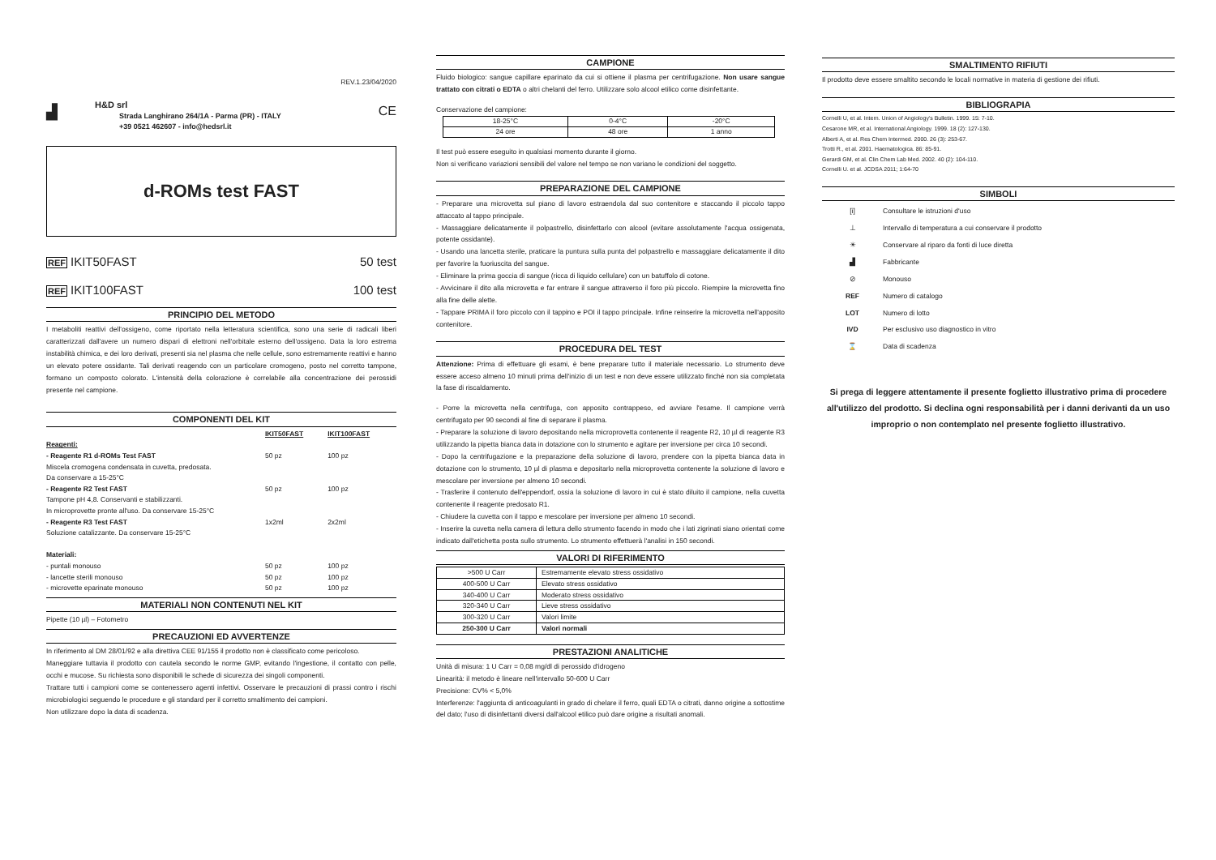REV.1.23/04/2020
▟
H&D srl
Strada Langhirano 264/1A - Parma (PR) - ITALY
+39 0521 462607 - info@hedsrl.it
CE
d-ROMs test FAST
REF IKIT50FAST 50 test
REF IKIT100FAST 100 test
PRINCIPIO DEL METODO
I metaboliti reattivi dell'ossigeno, come riportato nella letteratura scientifica, sono una serie di radicali liberi caratterizzati dall'avere un numero dispari di elettroni nell'orbitale esterno dell'ossigeno. Data la loro estrema instabilità chimica, e dei loro derivati, presenti sia nel plasma che nelle cellule, sono estremamente reattivi e hanno un elevato potere ossidante. Tali derivati reagendo con un particolare cromogeno, posto nel corretto tampone, formano un composto colorato. L'intensità della colorazione è correlabile alla concentrazione dei perossidi presente nel campione.
COMPONENTI DEL KIT
| | IKIT50FAST | IKIT100FAST |
| --- | --- | --- |
| Reagenti: | | |
| - Reagente R1 d-ROMs Test FAST | 50 pz | 100 pz |
| Miscela cromogena condensata in cuvetta, predosata. | | |
| Da conservare a 15-25°C | | |
| - Reagente R2 Test FAST | 50 pz | 100 pz |
| Tampone pH 4,8. Conservanti e stabilizzanti. | | |
| In microprovette pronte all'uso. Da conservare 15-25°C | | |
| - Reagente R3 Test FAST | 1x2ml | 2x2ml |
| Soluzione catalizzante. Da conservare 15-25°C | | |
| Materiali: | | |
| - puntali monouso | 50 pz | 100 pz |
| - lancette sterili monouso | 50 pz | 100 pz |
| - microvette eparinate monouso | 50 pz | 100 pz |
MATERIALI NON CONTENUTI NEL KIT
Pipette (10 µl) – Fotometro
PRECAUZIONI ED AVVERTENZE
In riferimento al DM 28/01/92 e alla direttiva CEE 91/155 il prodotto non è classificato come pericoloso.
Maneggiare tuttavia il prodotto con cautela secondo le norme GMP, evitando l'ingestione, il contatto con pelle, occhi e mucose. Su richiesta sono disponibili le schede di sicurezza dei singoli componenti.
Trattare tutti i campioni come se contenessero agenti infettivi. Osservare le precauzioni di prassi contro i rischi microbiologici seguendo le procedure e gli standard per il corretto smaltimento dei campioni.
Non utilizzare dopo la data di scadenza.
CAMPIONE
Fluido biologico: sangue capillare eparinato da cui si ottiene il plasma per centrifugazione. Non usare sangue trattato con citrati o EDTA o altri chelanti del ferro. Utilizzare solo alcool etilico come disinfettante.
Conservazione del campione:
| 18-25°C | 0-4°C | -20°C |
| 24 ore | 48 ore | 1 anno |
Il test può essere eseguito in qualsiasi momento durante il giorno.
Non si verificano variazioni sensibili del valore nel tempo se non variano le condizioni del soggetto.
PREPARAZIONE DEL CAMPIONE
- Preparare una microvetta sul piano di lavoro estraendola dal suo contenitore e staccando il piccolo tappo attaccato al tappo principale.
- Massaggiare delicatamente il polpastrello, disinfettarlo con alcool (evitare assolutamente l'acqua ossigenata, potente ossidante).
- Usando una lancetta sterile, praticare la puntura sulla punta del polpastrello e massaggiare delicatamente il dito per favorire la fuoriuscita del sangue.
- Eliminare la prima goccia di sangue (ricca di liquido cellulare) con un batuffolo di cotone.
- Avvicinare il dito alla microvetta e far entrare il sangue attraverso il foro più piccolo. Riempire la microvetta fino alla fine delle alette.
- Tappare PRIMA il foro piccolo con il tappino e POI il tappo principale. Infine reinserire la microvetta nell'apposito contenitore.
PROCEDURA DEL TEST
Attenzione: Prima di effettuare gli esami, è bene preparare tutto il materiale necessario. Lo strumento deve essere acceso almeno 10 minuti prima dell'inizio di un test e non deve essere utilizzato finché non sia completata la fase di riscaldamento.
- Porre la microvetta nella centrifuga, con apposito contrappeso, ed avviare l'esame. Il campione verrà centrifugato per 90 secondi al fine di separare il plasma.
- Preparare la soluzione di lavoro depositando nella microprovetta contenente il reagente R2, 10 µl di reagente R3 utilizzando la pipetta bianca data in dotazione con lo strumento e agitare per inversione per circa 10 secondi.
- Dopo la centrifugazione e la preparazione della soluzione di lavoro, prendere con la pipetta bianca data in dotazione con lo strumento, 10 µl di plasma e depositarlo nella microprovetta contenente la soluzione di lavoro e mescolare per inversione per almeno 10 secondi.
- Trasferire il contenuto dell'eppendorf, ossia la soluzione di lavoro in cui è stato diluito il campione, nella cuvetta contenente il reagente predosato R1.
- Chiudere la cuvetta con il tappo e mescolare per inversione per almeno 10 secondi.
- Inserire la cuvetta nella camera di lettura dello strumento facendo in modo che i lati zigrinati siano orientati come indicato dall'etichetta posta sullo strumento. Lo strumento effettuerà l'analisi in 150 secondi.
VALORI DI RIFERIMENTO
| >500 U Carr | Estremamente elevato stress ossidativo |
| 400-500 U Carr | Elevato stress ossidativo |
| 340-400 U Carr | Moderato stress ossidativo |
| 320-340 U Carr | Lieve stress ossidativo |
| 300-320 U Carr | Valori limite |
| 250-300 U Carr | Valori normali |
PRESTAZIONI ANALITICHE
Unità di misura: 1 U Carr = 0,08 mg/dl di perossido d'idrogeno
Linearità: il metodo è lineare nell'intervallo 50-600 U Carr
Precisione: CV% < 5,0%
Interferenze: l'aggiunta di anticoagulanti in grado di chelare il ferro, quali EDTA o citrati, danno origine a sottostime del dato; l'uso di disinfettanti diversi dall'alcool etilico può dare origine a risultati anomali.
SMALTIMENTO RIFIUTI
Il prodotto deve essere smaltito secondo le locali normative in materia di gestione dei rifiuti.
BIBLIOGRAPIA
Cornelli U, et al. Intern. Union of Angiology's Bulletin. 1999. 15: 7-10.
Cesarone MR, et al. International Angiology. 1999. 18 (2): 127-130.
Alberti A, et al. Res Chem Intermed. 2000. 26 (3): 253-67.
Trotti R., et al. 2001. Haematologica. 86: 85-91.
Gerardi GM, et al. Clin Chem Lab Med. 2002. 40 (2): 104-110.
Cornelli U. et al. JCDSA 2011; 1:64-70
SIMBOLI
| [i] | Consultare le istruzioni d'uso |
| ⊥ | Intervallo di temperatura a cui conservare il prodotto |
| ☀ | Conservare al riparo da fonti di luce diretta |
| ▟ | Fabbricante |
| ⊘ | Monouso |
| REF | Numero di catalogo |
| LOT | Numero di lotto |
| IVD | Per esclusivo uso diagnostico in vitro |
| ⌛ | Data di scadenza |
Si prega di leggere attentamente il presente foglietto illustrativo prima di procedere all'utilizzo del prodotto. Si declina ogni responsabilità per i danni derivanti da un uso improprio o non contemplato nel presente foglietto illustrativo.